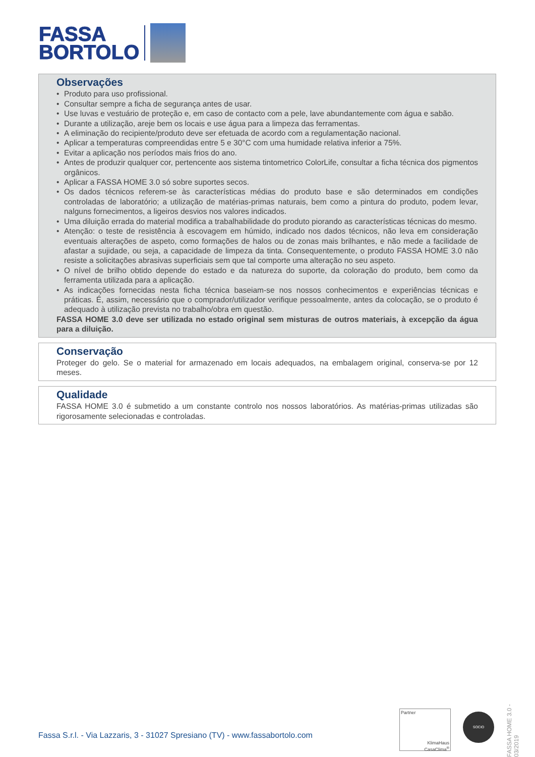FASSA
BORTOLO
Observações
• Produto para uso profissional.
• Consultar sempre a ficha de segurança antes de usar.
• Use luvas e vestuário de proteção e, em caso de contacto com a pele, lave abundantemente com água e sabão.
• Durante a utilização, areje bem os locais e use água para a limpeza das ferramentas.
• A eliminação do recipiente/produto deve ser efetuada de acordo com a regulamentação nacional.
• Aplicar a temperaturas compreendidas entre 5 e 30°C com uma humidade relativa inferior a 75%.
• Evitar a aplicação nos períodos mais frios do ano.
• Antes de produzir qualquer cor, pertencente aos sistema tintometrico ColorLife, consultar a ficha técnica dos pigmentos orgânicos.
• Aplicar a FASSA HOME 3.0 só sobre suportes secos.
• Os dados técnicos referem-se às características médias do produto base e são determinados em condições controladas de laboratório; a utilização de matérias-primas naturais, bem como a pintura do produto, podem levar, nalguns fornecimentos, a ligeiros desvios nos valores indicados.
• Uma diluição errada do material modifica a trabalhabilidade do produto piorando as características técnicas do mesmo.
• Atenção: o teste de resistência à escovagem em húmido, indicado nos dados técnicos, não leva em consideração eventuais alterações de aspeto, como formações de halos ou de zonas mais brilhantes, e não mede a facilidade de afastar a sujidade, ou seja, a capacidade de limpeza da tinta. Consequentemente, o produto FASSA HOME 3.0 não resiste a solicitações abrasivas superficiais sem que tal comporte uma alteração no seu aspeto.
• O nível de brilho obtido depende do estado e da natureza do suporte, da coloração do produto, bem como da ferramenta utilizada para a aplicação.
• As indicações fornecidas nesta ficha técnica baseiam-se nos nossos conhecimentos e experiências técnicas e práticas. É, assim, necessário que o comprador/utilizador verifique pessoalmente, antes da colocação, se o produto é adequado à utilização prevista no trabalho/obra em questão.
FASSA HOME 3.0 deve ser utilizada no estado original sem misturas de outros materiais, à excepção da água para a diluição.
Conservação
Proteger do gelo. Se o material for armazenado em locais adequados, na embalagem original, conserva-se por 12 meses.
Qualidade
FASSA HOME 3.0 é submetido a um constante controlo nos nossos laboratórios. As matérias-primas utilizadas são rigorosamente selecionadas e controladas.
FASSA HOME 3.0 - 03/2019
Fassa S.r.l. - Via Lazzaris, 3 - 31027 Spresiano (TV) - www.fassabortolo.com
Partner
KlimaHaus
CasaClima<sup>®</sup>
SOCIO